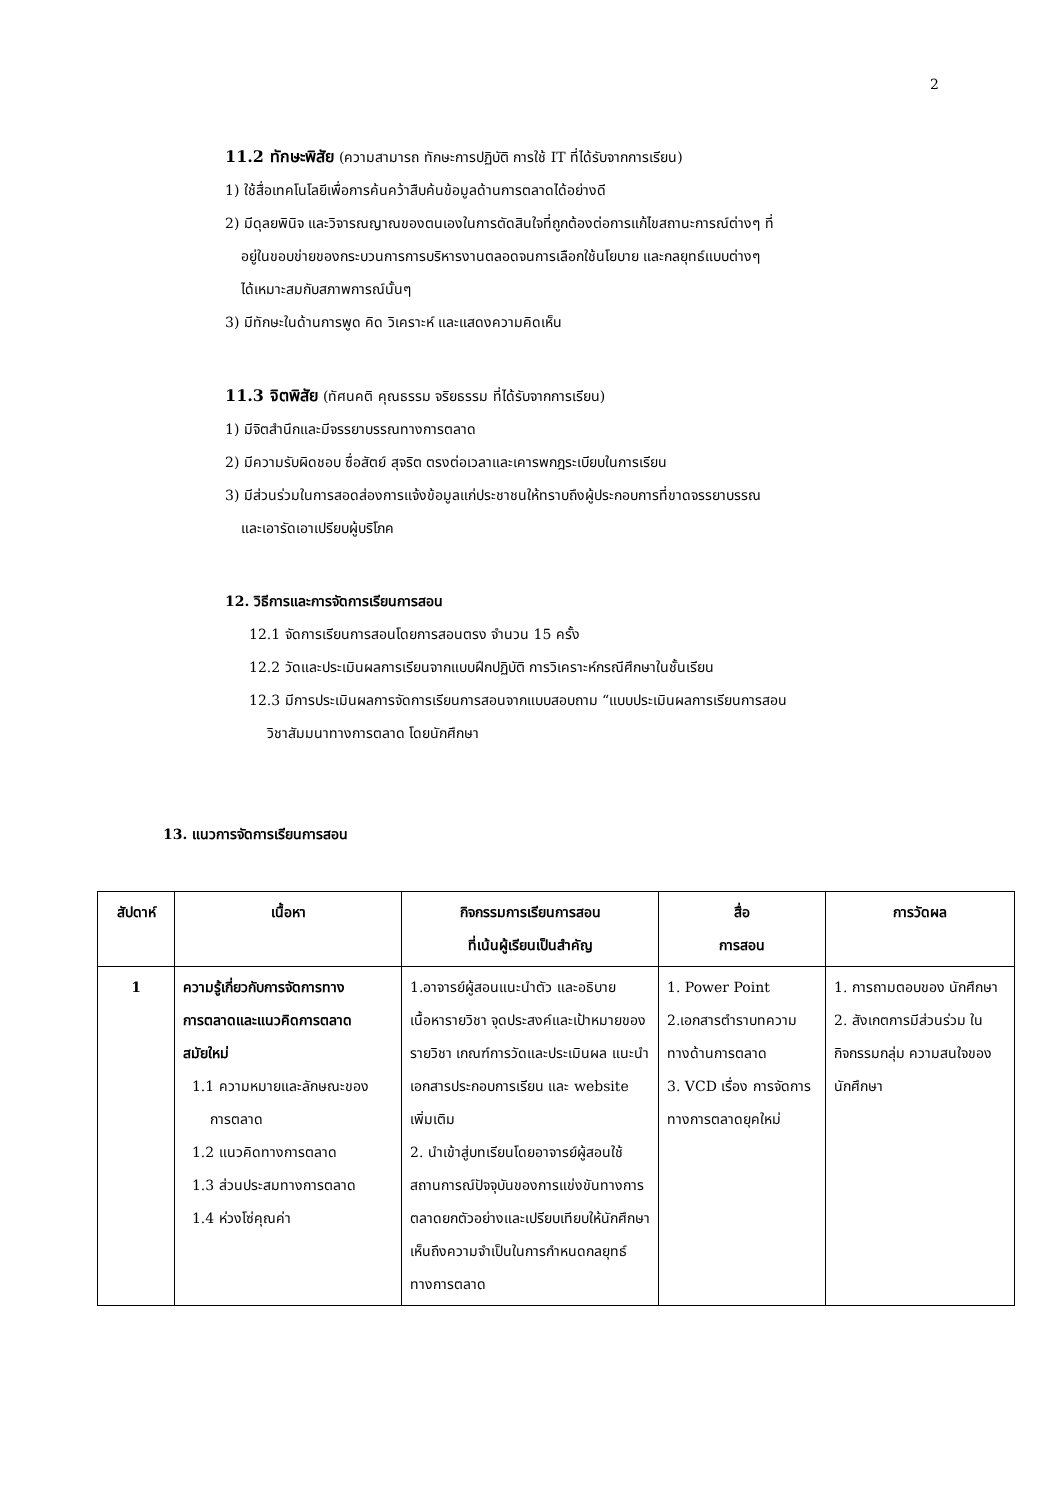2
11.2 ทักษะพิสัย (ความสามารถ ทักษะการปฏิบัติ การใช้ IT ที่ได้รับจากการเรียน)
1) ใช้สื่อเทคโนโลยีเพื่อการค้นคว้าสืบค้นข้อมูลด้านการตลาดได้อย่างดี
2) มีดุลยพินิจ และวิจารณญาณของตนเองในการตัดสินใจที่ถูกต้องต่อการแก้ไขสถานะการณ์ต่างๆ ที่
อยู่ในขอบข่ายของกระบวนการการบริหารงานตลอดจนการเลือกใช้นโยบาย และกลยุทธ์แบบต่างๆ
ได้เหมาะสมกับสภาพการณ์นั้นๆ
3) มีทักษะในด้านการพูด คิด วิเคราะห์ และแสดงความคิดเห็น
11.3 จิตพิสัย (ทัศนคติ คุณธรรม จริยธรรม ที่ได้รับจากการเรียน)
1) มีจิตสำนึกและมีจรรยาบรรณทางการตลาด
2) มีความรับผิดชอบ ซื่อสัตย์ สุจริต ตรงต่อเวลาและเคารพกฎระเบียบในการเรียน
3) มีส่วนร่วมในการสอดส่องการแจ้งข้อมูลแก่ประชาชนให้ทราบถึงผู้ประกอบการที่ขาดจรรยาบรรณ
และเอารัดเอาเปรียบผู้บริโภค
12. วิธีการและการจัดการเรียนการสอน
12.1 จัดการเรียนการสอนโดยการสอนตรง จำนวน 15 ครั้ง
12.2 วัดและประเมินผลการเรียนจากแบบฝึกปฏิบัติ การวิเคราะห์กรณีศึกษาในชั้นเรียน
12.3 มีการประเมินผลการจัดการเรียนการสอนจากแบบสอบถาม “แบบประเมินผลการเรียนการสอน
วิชาสัมมนาทางการตลาด โดยนักศึกษา
13. แนวการจัดการเรียนการสอน
| สัปดาห์ | เนื้อหา | กิจกรรมการเรียนการสอน ที่เน้นผู้เรียนเป็นสำคัญ | สื่อ การสอน | การวัดผล |
| --- | --- | --- | --- | --- |
| 1 | ความรู้เกี่ยวกับการจัดการทาง การตลาดและแนวคิดการตลาด สมัยใหม่ 1.1 ความหมายและลักษณะของ การตลาด 1.2 แนวคิดทางการตลาด 1.3 ส่วนประสมทางการตลาด 1.4 ห่วงโซ่คุณค่า | 1.อาจารย์ผู้สอนแนะนำตัว และอธิบาย เนื้อหารายวิชา จุดประสงค์และเป้าหมายของรายวิชา เกณฑ์การวัดและประเมินผล แนะนำเอกสารประกอบการเรียน และ website เพิ่มเติม 2. นำเข้าสู่บทเรียนโดยอาจารย์ผู้สอนใช้สถานการณ์ปัจจุบันของการแข่งขันทางการตลาดยกตัวอย่างและเปรียบเทียบให้นักศึกษาเห็นถึงความจำเป็นในการกำหนดกลยุทธ์ทางการตลาด | 1. Power Point 2.เอกสารตำราบทความ ทางด้านการตลาด 3. VCD เรื่อง การจัดการ ทางการตลาดยุคใหม่ | 1. การถามตอบของ นักศึกษา 2. สังเกตการมีส่วนร่วม ในกิจกรรมกลุ่ม ความสนใจของนักศึกษา |